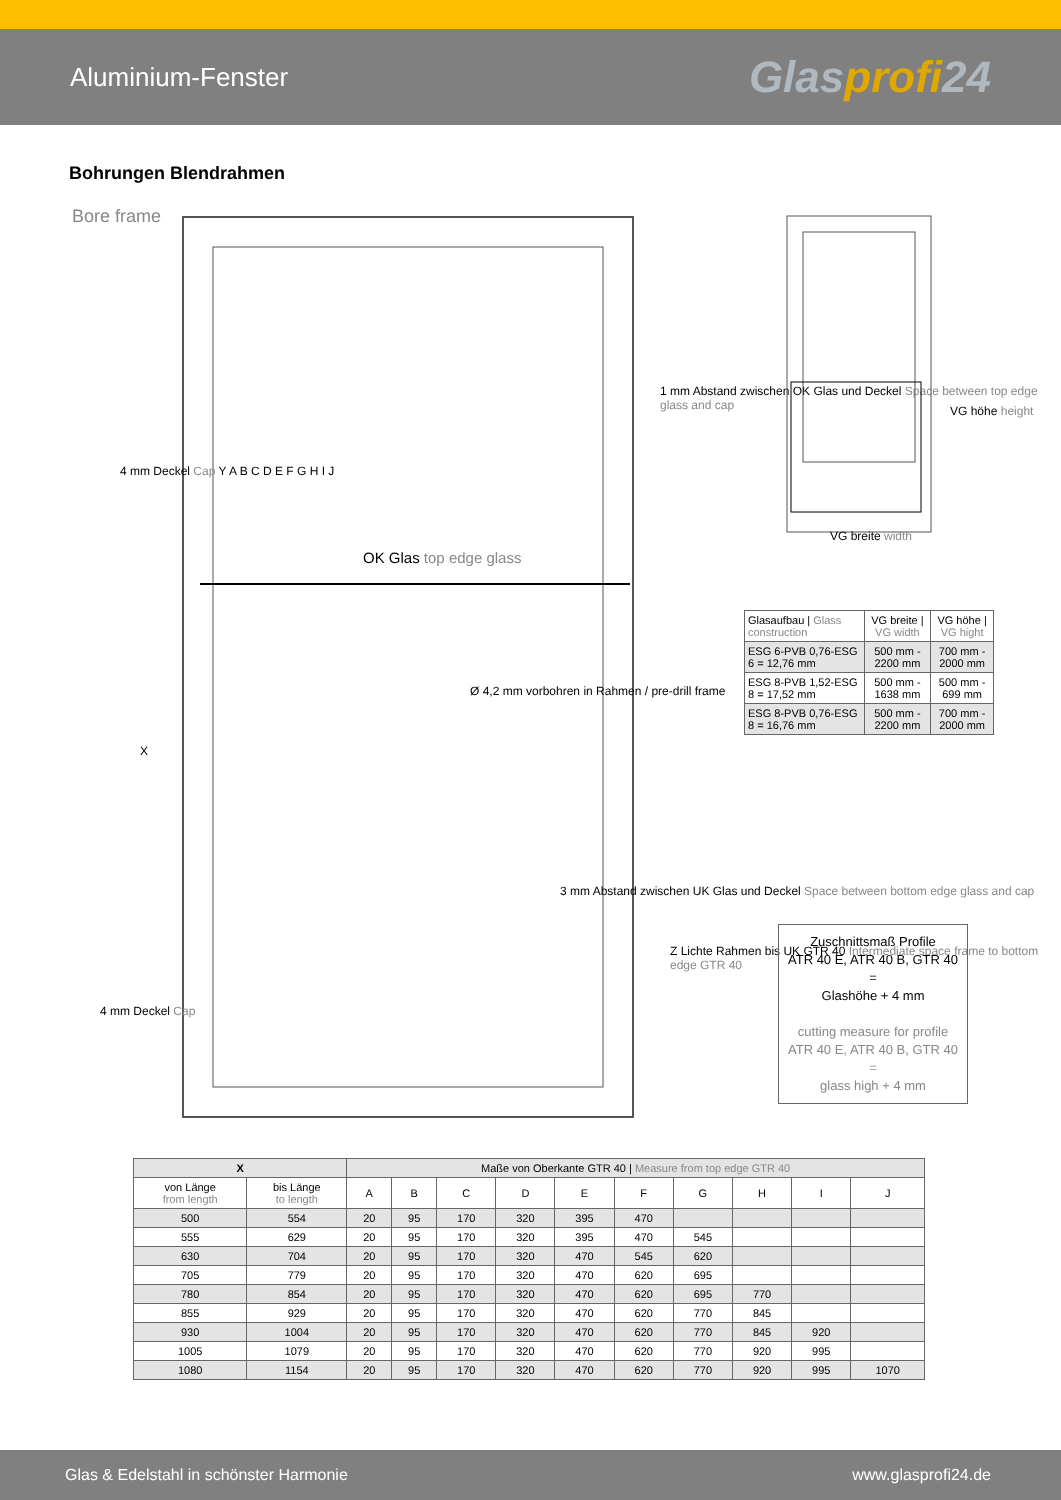Aluminium-Fenster
Glasprofi24
Bohrungen Blendrahmen
Bore frame
OK Glas top edge glass
Ø 4,2 mm vorbohren in Rahmen / pre-drill frame
X
1 mm Abstand zwischen OK Glas und Deckel Space between top edge glass and cap
3 mm Abstand zwischen UK Glas und Deckel Space between bottom edge glass and cap
Z Lichte Rahmen bis UK GTR 40 Intermediate space frame to bottom edge GTR 40
4 mm Deckel Cap Y A B C D E F G H I J
4 mm Deckel Cap
VG höhe height
VG breite width
| Glasaufbau / Glass construction | VG breite / VG width | VG höhe / VG hight |
| ESG 6-PVB 0,76-ESG 6 = 12,76 mm | 500 mm - 2200 mm | 700 mm - 2000 mm |
| ESG 8-PVB 1,52-ESG 8 = 17,52 mm | 500 mm - 1638 mm | 500 mm - 699 mm |
| ESG 8-PVB 0,76-ESG 8 = 16,76 mm | 500 mm - 2200 mm | 700 mm - 2000 mm |
Zuschnittsmaß Profile
ATR 40 E, ATR 40 B, GTR 40
=
Glashöhe + 4 mm
cutting measure for profile
ATR 40 E, ATR 40 B, GTR 40
=
glass high + 4 mm
| X | | Maße von Oberkante GTR 40 / Measure from top edge GTR 40 | | | | | | | | | |
| von Länge from length | bis Länge to length | A | B | C | D | E | F | G | H | I | J |
| 500 | 554 | 20 | 95 | 170 | 320 | 395 | 470 | | | | |
| 555 | 629 | 20 | 95 | 170 | 320 | 395 | 470 | 545 | | | |
| 630 | 704 | 20 | 95 | 170 | 320 | 470 | 545 | 620 | | | |
| 705 | 779 | 20 | 95 | 170 | 320 | 470 | 620 | 695 | | | |
| 780 | 854 | 20 | 95 | 170 | 320 | 470 | 620 | 695 | 770 | | |
| 855 | 929 | 20 | 95 | 170 | 320 | 470 | 620 | 770 | 845 | | |
| 930 | 1004 | 20 | 95 | 170 | 320 | 470 | 620 | 770 | 845 | 920 | |
| 1005 | 1079 | 20 | 95 | 170 | 320 | 470 | 620 | 770 | 920 | 995 | |
| 1080 | 1154 | 20 | 95 | 170 | 320 | 470 | 620 | 770 | 920 | 995 | 1070 |
Glas & Edelstahl in schönster Harmonie www.glasprofi24.de